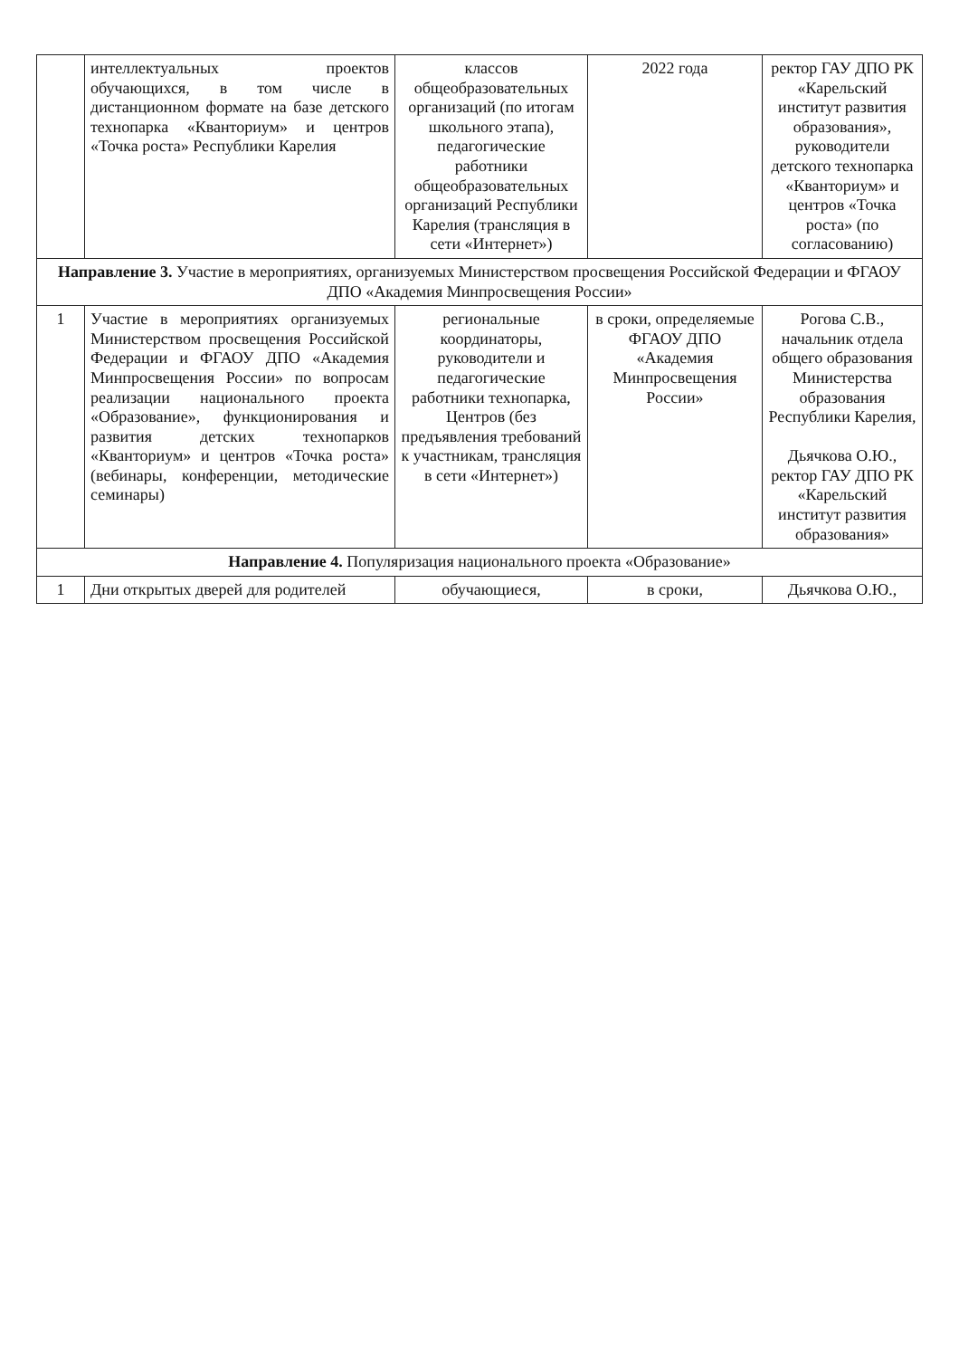| | интеллектуальных проектов обучающихся, в том числе в дистанционном формате на базе детского технопарка «Кванториум» и центров «Точка роста» Республики Карелия | классов общеобразовательных организаций (по итогам школьного этапа), педагогические работники общеобразовательных организаций Республики Карелия (трансляция в сети «Интернет») | 2022 года | ректор ГАУ ДПО РК «Карельский институт развития образования», руководители детского технопарка «Кванториум» и центров «Точка роста» (по согласованию) |
| Направление 3. Участие в мероприятиях, организуемых Министерством просвещения Российской Федерации и ФГАОУ ДПО «Академия Минпросвещения России» | | | | |
| 1 | Участие в мероприятиях организуемых Министерством просвещения Российской Федерации и ФГАОУ ДПО «Академия Минпросвещения России» по вопросам реализации национального проекта «Образование», функционирования и развития детских технопарков «Кванториум» и центров «Точка роста» (вебинары, конференции, методические семинары) | региональные координаторы, руководители и педагогические работники технопарка, Центров (без предъявления требований к участникам, трансляция в сети «Интернет») | в сроки, определяемые ФГАОУ ДПО «Академия Минпросвещения России» | Рогова С.В., начальник отдела общего образования Министерства образования Республики Карелия, Дьячкова О.Ю., ректор ГАУ ДПО РК «Карельский институт развития образования» |
| Направление 4. Популяризация национального проекта «Образование» | | | | |
| 1 | Дни открытых дверей для родителей | обучающиеся, | в сроки, | Дьячкова О.Ю., |